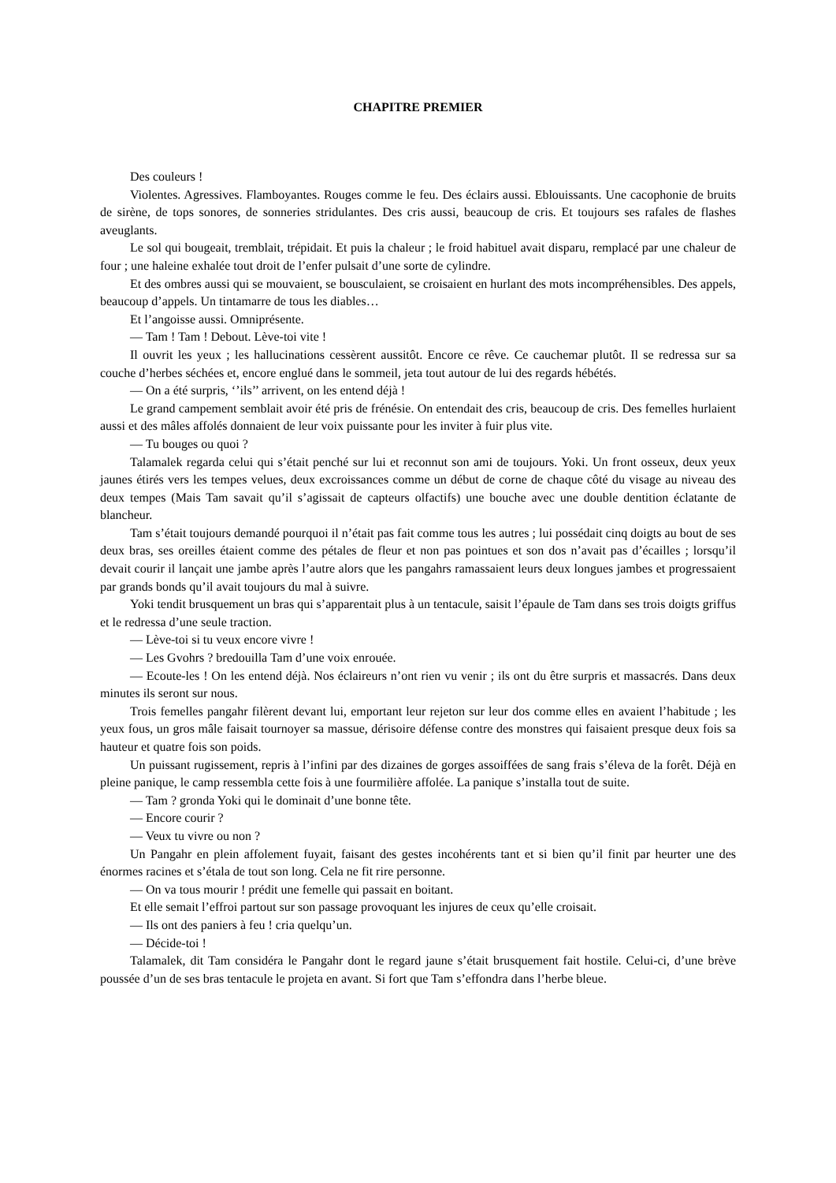CHAPITRE PREMIER
Des couleurs !
Violentes. Agressives. Flamboyantes. Rouges comme le feu. Des éclairs aussi. Eblouissants. Une cacophonie de bruits de sirène, de tops sonores, de sonneries stridulantes. Des cris aussi, beaucoup de cris. Et toujours ses rafales de flashes aveuglants.
Le sol qui bougeait, tremblait, trépidait. Et puis la chaleur ; le froid habituel avait disparu, remplacé par une chaleur de four ; une haleine exhalée tout droit de l’enfer pulsait d’une sorte de cylindre.
Et des ombres aussi qui se mouvaient, se bousculaient, se croisaient en hurlant des mots incompréhensibles. Des appels, beaucoup d’appels. Un tintamarre de tous les diables…
Et l’angoisse aussi. Omniprésente.
— Tam ! Tam ! Debout. Lève-toi vite !
Il ouvrit les yeux ; les hallucinations cessèrent aussitôt. Encore ce rêve. Ce cauchemar plutôt. Il se redressa sur sa couche d’herbes séchées et, encore englué dans le sommeil, jeta tout autour de lui des regards hébétés.
— On a été surpris, ‘’ils’’ arrivent, on les entend déjà !
Le grand campement semblait avoir été pris de frénésie. On entendait des cris, beaucoup de cris. Des femelles hurlaient aussi et des mâles affolés donnaient de leur voix puissante pour les inviter à fuir plus vite.
— Tu bouges ou quoi ?
Talamalek regarda celui qui s’était penché sur lui et reconnut son ami de toujours. Yoki. Un front osseux, deux yeux jaunes étirés vers les tempes velues, deux excroissances comme un début de corne de chaque côté du visage au niveau des deux tempes (Mais Tam savait qu’il s’agissait de capteurs olfactifs) une bouche avec une double dentition éclatante de blancheur.
Tam s’était toujours demandé pourquoi il n’était pas fait comme tous les autres ; lui possédait cinq doigts au bout de ses deux bras, ses oreilles étaient comme des pétales de fleur et non pas pointues et son dos n’avait pas d’écailles ; lorsqu’il devait courir il lançait une jambe après l’autre alors que les pangahrs ramassaient leurs deux longues jambes et progressaient par grands bonds qu’il avait toujours du mal à suivre.
Yoki tendit brusquement un bras qui s’apparentait plus à un tentacule, saisit l’épaule de Tam dans ses trois doigts griffus et le redressa d’une seule traction.
— Lève-toi si tu veux encore vivre !
— Les Gvohrs ? bredouilla Tam d’une voix enrouée.
— Ecoute-les ! On les entend déjà. Nos éclaireurs n’ont rien vu venir ; ils ont du être surpris et massacrés. Dans deux minutes ils seront sur nous.
Trois femelles pangahr filèrent devant lui, emportant leur rejeton sur leur dos comme elles en avaient l’habitude ; les yeux fous, un gros mâle faisait tournoyer sa massue, dérisoire défense contre des monstres qui faisaient presque deux fois sa hauteur et quatre fois son poids.
Un puissant rugissement, repris à l’infini par des dizaines de gorges assoiffées de sang frais s’éleva de la forêt. Déjà en pleine panique, le camp ressembla cette fois à une fourmilière affolée. La panique s’installa tout de suite.
— Tam ? gronda Yoki qui le dominait d’une bonne tête.
— Encore courir ?
— Veux tu vivre ou non ?
Un Pangahr en plein affolement fuyait, faisant des gestes incohérents tant et si bien qu’il finit par heurter une des énormes racines et s’étala de tout son long. Cela ne fit rire personne.
— On va tous mourir ! prédit une femelle qui passait en boitant.
Et elle semait l’effroi partout sur son passage provoquant les injures de ceux qu’elle croisait.
— Ils ont des paniers à feu ! cria quelqu’un.
— Décide-toi !
Talamalek, dit Tam considéra le Pangahr dont le regard jaune s’était brusquement fait hostile. Celui-ci, d’une brève poussée d’un de ses bras tentacule le projeta en avant. Si fort que Tam s’effondra dans l’herbe bleue.